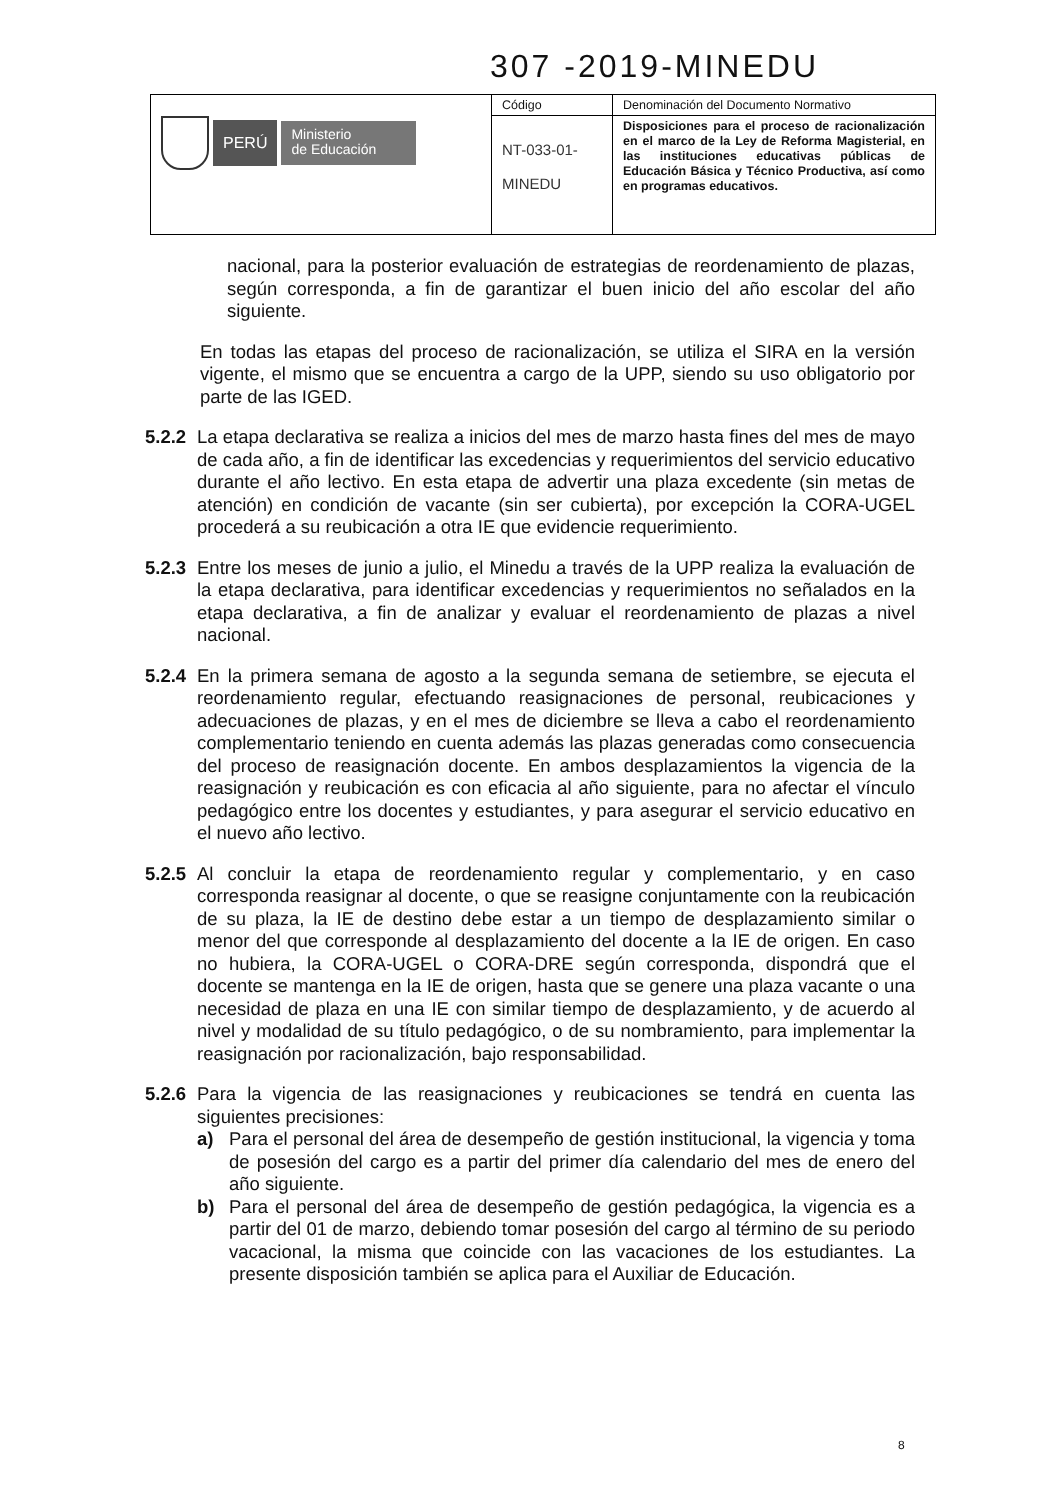307 -2019-MINEDU
| PERÚ Ministerio de Educación | Código | Denominación del Documento Normativo |
| | NT-033-01- MINEDU | Disposiciones para el proceso de racionalización en el marco de la Ley de Reforma Magisterial, en las instituciones educativas públicas de Educación Básica y Técnico Productiva, así como en programas educativos. |
nacional, para la posterior evaluación de estrategias de reordenamiento de plazas, según corresponda, a fin de garantizar el buen inicio del año escolar del año siguiente.
En todas las etapas del proceso de racionalización, se utiliza el SIRA en la versión vigente, el mismo que se encuentra a cargo de la UPP, siendo su uso obligatorio por parte de las IGED.
5.2.2
La etapa declarativa se realiza a inicios del mes de marzo hasta fines del mes de mayo de cada año, a fin de identificar las excedencias y requerimientos del servicio educativo durante el año lectivo. En esta etapa de advertir una plaza excedente (sin metas de atención) en condición de vacante (sin ser cubierta), por excepción la CORA-UGEL procederá a su reubicación a otra IE que evidencie requerimiento.
5.2.3
Entre los meses de junio a julio, el Minedu a través de la UPP realiza la evaluación de la etapa declarativa, para identificar excedencias y requerimientos no señalados en la etapa declarativa, a fin de analizar y evaluar el reordenamiento de plazas a nivel nacional.
5.2.4
En la primera semana de agosto a la segunda semana de setiembre, se ejecuta el reordenamiento regular, efectuando reasignaciones de personal, reubicaciones y adecuaciones de plazas, y en el mes de diciembre se lleva a cabo el reordenamiento complementario teniendo en cuenta además las plazas generadas como consecuencia del proceso de reasignación docente. En ambos desplazamientos la vigencia de la reasignación y reubicación es con eficacia al año siguiente, para no afectar el vínculo pedagógico entre los docentes y estudiantes, y para asegurar el servicio educativo en el nuevo año lectivo.
5.2.5
Al concluir la etapa de reordenamiento regular y complementario, y en caso corresponda reasignar al docente, o que se reasigne conjuntamente con la reubicación de su plaza, la IE de destino debe estar a un tiempo de desplazamiento similar o menor del que corresponde al desplazamiento del docente a la IE de origen. En caso no hubiera, la CORA-UGEL o CORA-DRE según corresponda, dispondrá que el docente se mantenga en la IE de origen, hasta que se genere una plaza vacante o una necesidad de plaza en una IE con similar tiempo de desplazamiento, y de acuerdo al nivel y modalidad de su título pedagógico, o de su nombramiento, para implementar la reasignación por racionalización, bajo responsabilidad.
5.2.6
Para la vigencia de las reasignaciones y reubicaciones se tendrá en cuenta las siguientes precisiones:
a) Para el personal del área de desempeño de gestión institucional, la vigencia y toma de posesión del cargo es a partir del primer día calendario del mes de enero del año siguiente.
b) Para el personal del área de desempeño de gestión pedagógica, la vigencia es a partir del 01 de marzo, debiendo tomar posesión del cargo al término de su periodo vacacional, la misma que coincide con las vacaciones de los estudiantes. La presente disposición también se aplica para el Auxiliar de Educación.
8